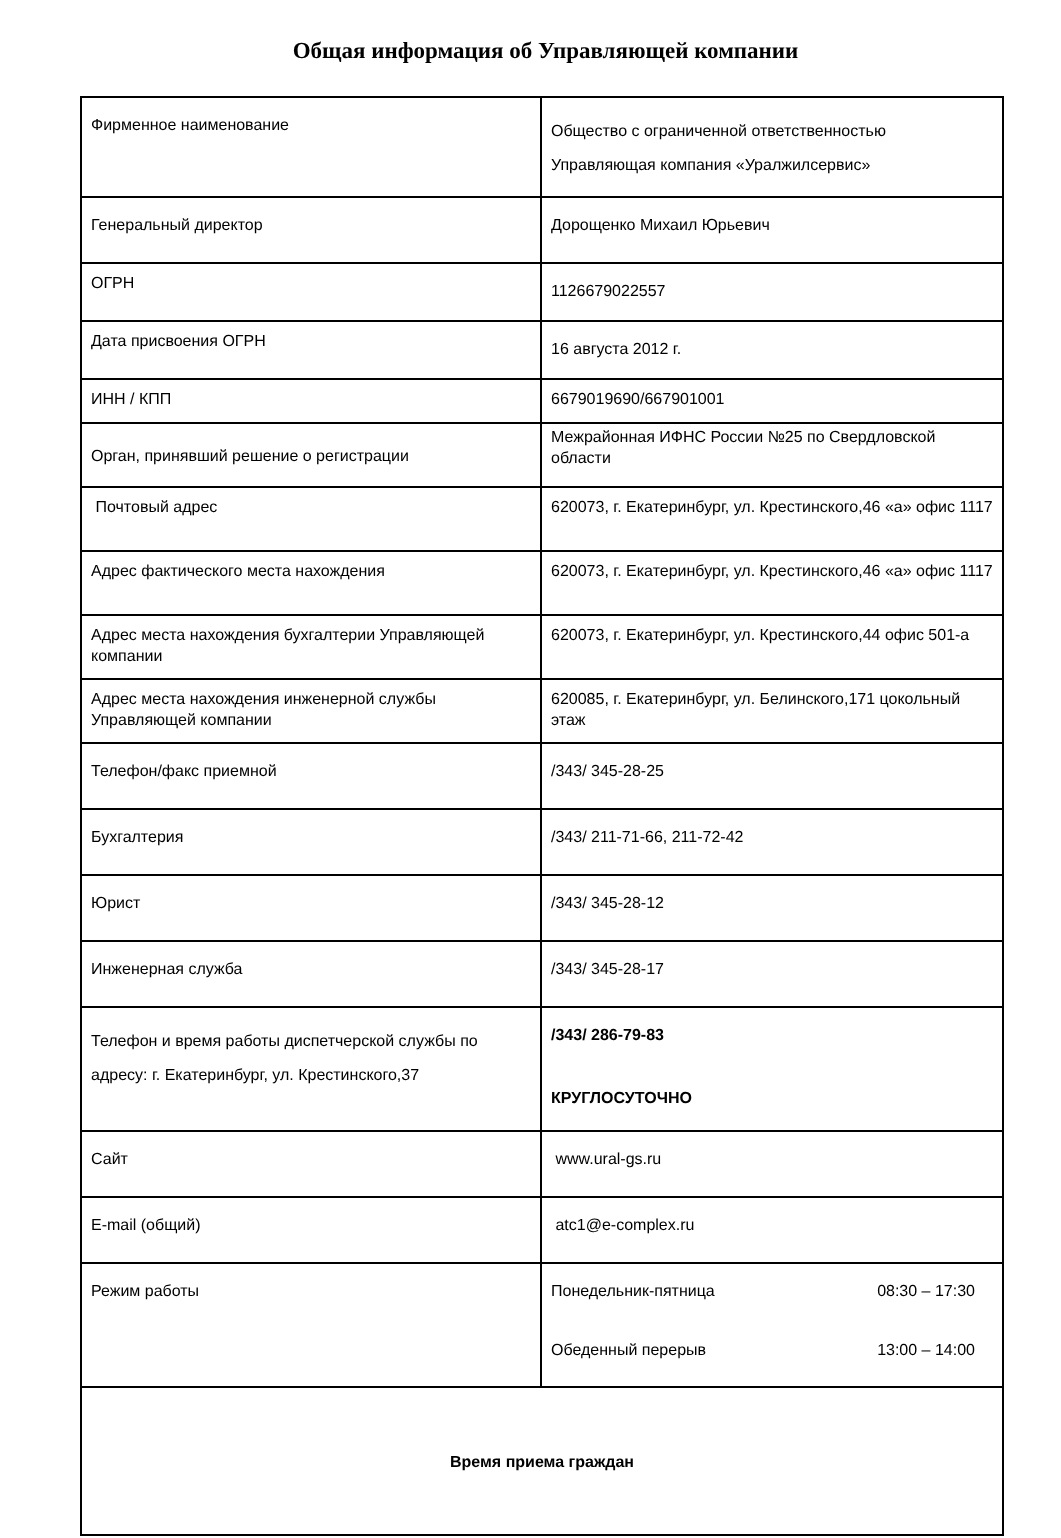Общая информация об Управляющей компании
| Фирменное наименование | Общество с ограниченной ответственностью Управляющая компания «Уралжилсервис» |
| Генеральный директор | Дорощенко Михаил Юрьевич |
| ОГРН | 1126679022557 |
| Дата присвоения ОГРН | 16 августа 2012 г. |
| ИНН / КПП | 6679019690/667901001 |
| Орган, принявший решение о регистрации | Межрайонная ИФНС России №25 по Свердловской области |
| Почтовый адрес | 620073, г. Екатеринбург, ул. Крестинского,46 «а» офис 1117 |
| Адрес фактического места нахождения | 620073, г. Екатеринбург, ул. Крестинского,46 «а» офис 1117 |
| Адрес места нахождения бухгалтерии Управляющей компании | 620073, г. Екатеринбург, ул. Крестинского,44 офис 501-а |
| Адрес места нахождения инженерной службы Управляющей компании | 620085, г. Екатеринбург, ул. Белинского,171 цокольный этаж |
| Телефон/факс приемной | /343/ 345-28-25 |
| Бухгалтерия | /343/ 211-71-66, 211-72-42 |
| Юрист | /343/ 345-28-12 |
| Инженерная служба | /343/ 345-28-17 |
| Телефон и время работы диспетчерской службы по адресу: г. Екатеринбург, ул. Крестинского,37 | /343/ 286-79-83 КРУГЛОСУТОЧНО |
| Сайт | www.ural-gs.ru |
| E-mail (общий) | atc1@e-complex.ru |
| Режим работы | Понедельник-пятница 08:30 – 17:30 Обеденный перерыв 13:00 – 14:00 |
| Время приема граждан | |